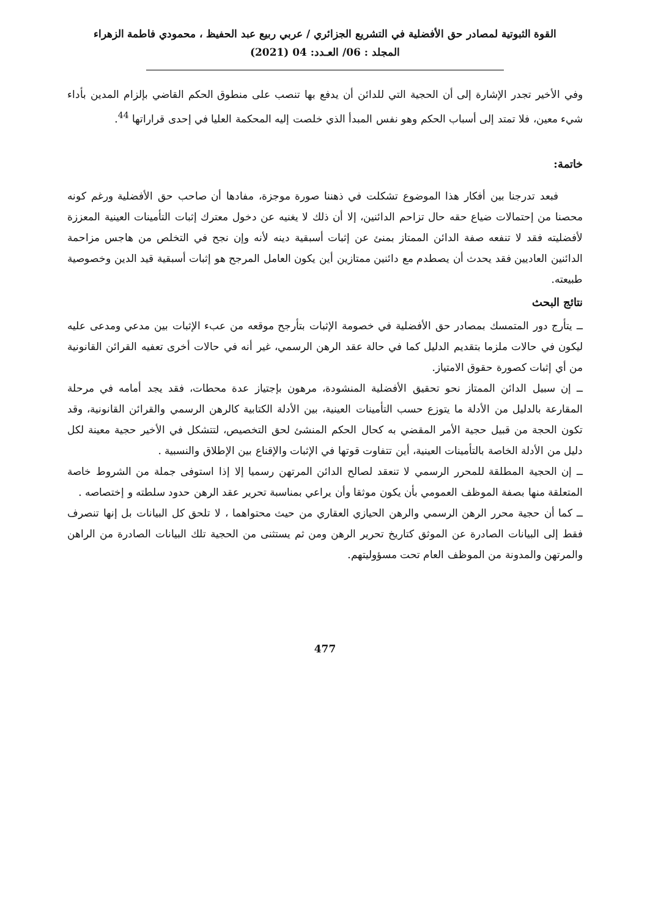القوة الثبوتية لمصادر حق الأفضلية في التشريع الجزائري / عربي ربيع عبد الحفيظ ، محمودي فاطمة الزهراء
المجلد : 06/ العـدد: 04 (2021)
وفي الأخير تجدر الإشارة إلى أن الحجية التي للدائن أن يدفع بها تنصب على منطوق الحكم القاضي بإلزام المدين بأداء شيء معين، فلا تمتد إلى أسباب الحكم وهو نفس المبدأ الذي خلصت إليه المحكمة العليا في إحدى قراراتها <sup>44</sup>.
خاتمة:
فبعد تدرجنا بين أفكار هذا الموضوع تشكلت في ذهننا صورة موجزة، مفادها أن صاحب حق الأفضلية ورغم كونه محصنا من إحتمالات ضياع حقه حال تزاحم الدائنين، إلا أن ذلك لا يغنيه عن دخول معترك إثبات التأمينات العينية المعززة لأفضليته فقد لا تنفعه صفة الدائن الممتاز بمنئ عن إثبات أسبقية دينه لأنه وإن نجح في التخلص من هاجس مزاحمة الدائنين العاديين فقد يحدث أن يصطدم مع دائنين ممتازين أين يكون العامل المرجح هو إثبات أسبقية قيد الدين وخصوصية طبيعته.
نتائج البحث
ــ يتأرج دور المتمسك بمصادر حق الأفضلية في خصومة الإثبات بتأرجح موقعه من عبء الإثبات بين مدعي ومدعى عليه ليكون في حالات ملزما بتقديم الدليل كما في حالة عقد الرهن الرسمي، غير أنه في حالات أخرى تعفيه القرائن القانونية من أي إثبات كصورة حقوق الامتياز.
ــ إن سبيل الدائن الممتاز نحو تحقيق الأفضلية المنشودة، مرهون بإجتياز عدة محطات، فقد يجد أمامه في مرحلة المقارعة بالدليل من الأدلة ما يتوزع حسب التأمينات العينية، بين الأدلة الكتابية كالرهن الرسمي والقرائن القانونية، وقد تكون الحجة من قبيل حجية الأمر المقضي به كحال الحكم المنشئ لحق التخصيص، لتتشكل في الأخير حجية معينة لكل دليل من الأدلة الخاصة بالتأمينات العينية، أين تتفاوت قوتها في الإثبات والإقناع بين الإطلاق والنسبية .
ــ إن الحجية المطلقة للمحرر الرسمي لا تنعقد لصالح الدائن المرتهن رسميا إلا إذا استوفى جملة من الشروط خاصة المتعلقة منها بصفة الموظف العمومي بأن يكون موثقا وأن يراعي بمناسبة تحرير عقد الرهن حدود سلطته و إختصاصه .
ــ كما أن حجية محرر الرهن الرسمي والرهن الحيازي العقاري من حيث محتواهما ، لا تلحق كل البيانات بل إنها تنصرف فقط إلى البيانات الصادرة عن الموثق كتاريخ تحرير الرهن ومن ثم يستثنى من الحجية تلك البيانات الصادرة من الراهن والمرتهن والمدونة من الموظف العام تحت مسؤوليتهم.
477